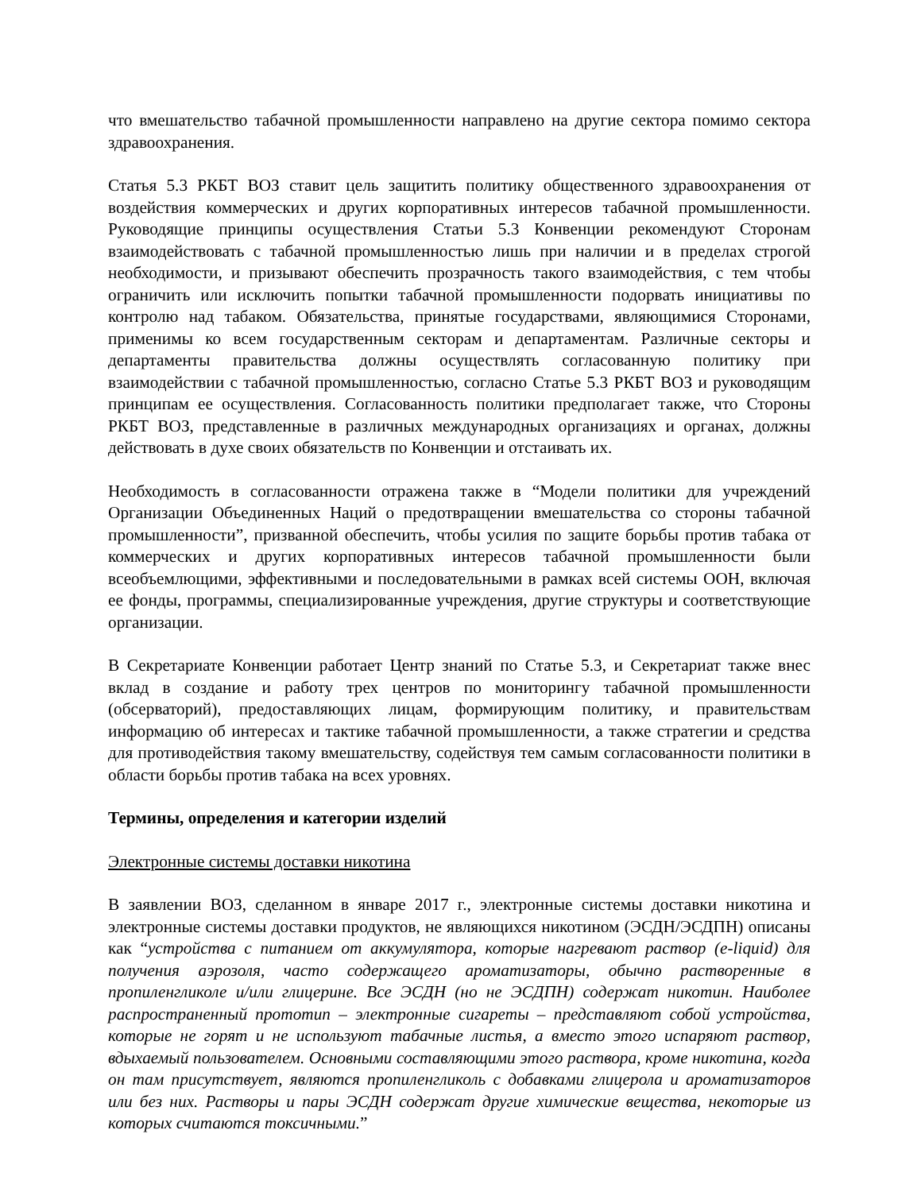что вмешательство табачной промышленности направлено на другие сектора помимо сектора здравоохранения.
Статья 5.3 РКБТ ВОЗ ставит цель защитить политику общественного здравоохранения от воздействия коммерческих и других корпоративных интересов табачной промышленности. Руководящие принципы осуществления Статьи 5.3 Конвенции рекомендуют Сторонам взаимодействовать с табачной промышленностью лишь при наличии и в пределах строгой необходимости, и призывают обеспечить прозрачность такого взаимодействия, с тем чтобы ограничить или исключить попытки табачной промышленности подорвать инициативы по контролю над табаком. Обязательства, принятые государствами, являющимися Сторонами, применимы ко всем государственным секторам и департаментам. Различные секторы и департаменты правительства должны осуществлять согласованную политику при взаимодействии с табачной промышленностью, согласно Статье 5.3 РКБТ ВОЗ и руководящим принципам ее осуществления. Согласованность политики предполагает также, что Стороны РКБТ ВОЗ, представленные в различных международных организациях и органах, должны действовать в духе своих обязательств по Конвенции и отстаивать их.
Необходимость в согласованности отражена также в “Модели политики для учреждений Организации Объединенных Наций о предотвращении вмешательства со стороны табачной промышленности”, призванной обеспечить, чтобы усилия по защите борьбы против табака от коммерческих и других корпоративных интересов табачной промышленности были всеобъемлющими, эффективными и последовательными в рамках всей системы ООН, включая ее фонды, программы, специализированные учреждения, другие структуры и соответствующие организации.
В Секретариате Конвенции работает Центр знаний по Статье 5.3, и Секретариат также внес вклад в создание и работу трех центров по мониторингу табачной промышленности (обсерваторий), предоставляющих лицам, формирующим политику, и правительствам информацию об интересах и тактике табачной промышленности, а также стратегии и средства для противодействия такому вмешательству, содействуя тем самым согласованности политики в области борьбы против табака на всех уровнях.
Термины, определения и категории изделий
Электронные системы доставки никотина
В заявлении ВОЗ, сделанном в январе 2017 г., электронные системы доставки никотина и электронные системы доставки продуктов, не являющихся никотином (ЭСДН/ЭСДПН) описаны как “устройства с питанием от аккумулятора, которые нагревают раствор (e-liquid) для получения аэрозоля, часто содержащего ароматизаторы, обычно растворенные в пропиленгликоле и/или глицерине. Все ЭСДН (но не ЭСДПН) содержат никотин. Наиболее распространенный прототип – электронные сигареты – представляют собой устройства, которые не горят и не используют табачные листья, а вместо этого испаряют раствор, вдыхаемый пользователем. Основными составляющими этого раствора, кроме никотина, когда он там присутствует, являются пропиленгликоль с добавками глицерола и ароматизаторов или без них. Растворы и пары ЭСДН содержат другие химические вещества, некоторые из которых считаются токсичными.”